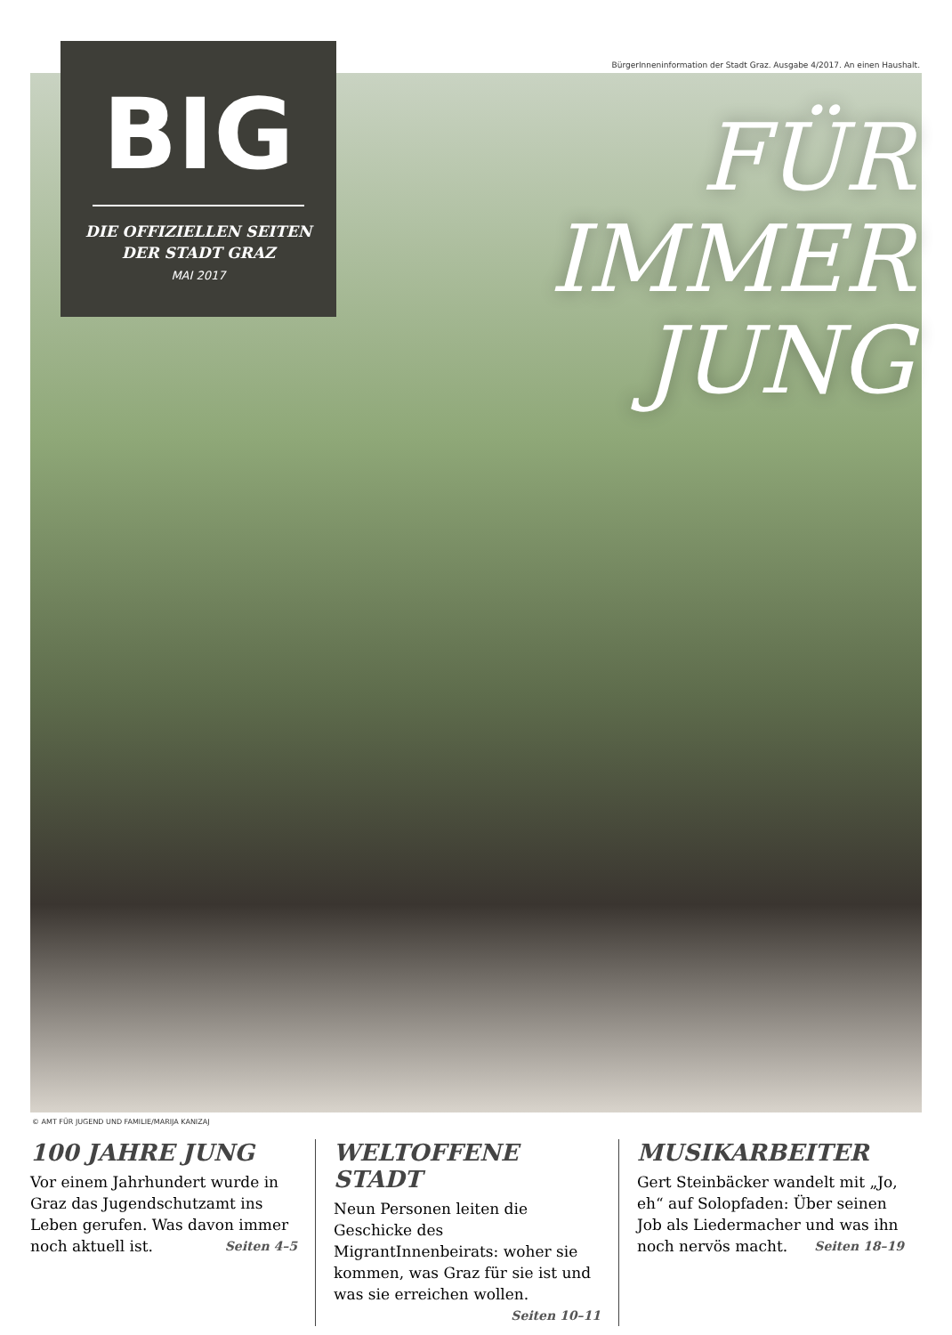BürgerInneninformation der Stadt Graz. Ausgabe 4/2017. An einen Haushalt.
BIG
DIE OFFIZIELLEN SEITEN
DER STADT GRAZ
MAI 2017
FÜR
IMMER
JUNG
© AMT FÜR JUGEND UND FAMILIE/MARIJA KANIZAJ
100 JAHRE JUNG
Vor einem Jahrhundert wurde in Graz das Jugendschutzamt ins Leben gerufen. Was davon immer noch aktuell ist. Seiten 4–5
WELTOFFENE STADT
Neun Personen leiten die Geschicke des MigrantInnenbeirats: woher sie kommen, was Graz für sie ist und was sie erreichen wollen. Seiten 10–11
MUSIKARBEITER
Gert Steinbäcker wandelt mit „Jo, eh“ auf Solopfaden: Über seinen Job als Liedermacher und was ihn noch nervös macht. Seiten 18–19